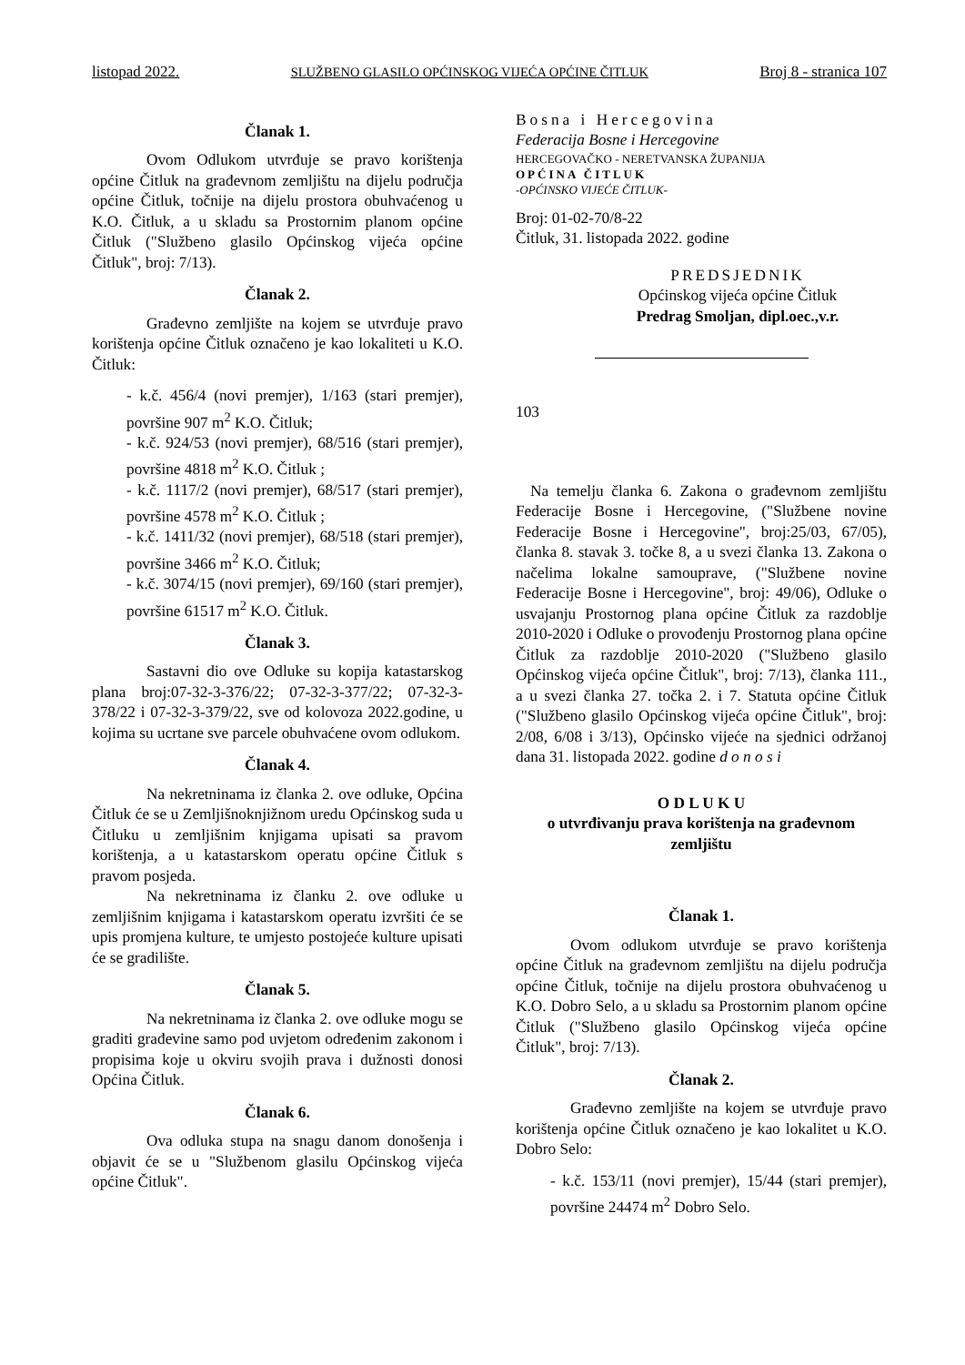listopad 2022. SLUŽBENO GLASILO OPĆINSKOG VIJEĆA OPĆINE ČITLUK Broj 8 - stranica 107
Članak 1.
Ovom Odlukom utvrđuje se pravo korištenja općine Čitluk na građevnom zemljištu na dijelu područja općine Čitluk, točnije na dijelu prostora obuhvaćenog u K.O. Čitluk, a u skladu sa Prostornim planom općine Čitluk ("Službeno glasilo Općinskog vijeća općine Čitluk", broj: 7/13).
Članak 2.
Građevno zemljište na kojem se utvrđuje pravo korištenja općine Čitluk označeno je kao lokaliteti u K.O. Čitluk:
- k.č. 456/4 (novi premjer), 1/163 (stari premjer), površine 907 m<sup>2</sup> K.O. Čitluk;
- k.č. 924/53 (novi premjer), 68/516 (stari premjer), površine 4818 m<sup>2</sup> K.O. Čitluk ;
- k.č. 1117/2 (novi premjer), 68/517 (stari premjer), površine 4578 m<sup>2</sup> K.O. Čitluk ;
- k.č. 1411/32 (novi premjer), 68/518 (stari premjer), površine 3466 m<sup>2</sup> K.O. Čitluk;
- k.č. 3074/15 (novi premjer), 69/160 (stari premjer), površine 61517 m<sup>2</sup> K.O. Čitluk.
Članak 3.
Sastavni dio ove Odluke su kopija katastarskog plana broj:07-32-3-376/22; 07-32-3-377/22; 07-32-3-378/22 i 07-32-3-379/22, sve od kolovoza 2022.godine, u kojima su ucrtane sve parcele obuhvaćene ovom odlukom.
Članak 4.
Na nekretninama iz članka 2. ove odluke, Općina Čitluk će se u Zemljišnoknjižnom uredu Općinskog suda u Čitluku u zemljišnim knjigama upisati sa pravom korištenja, a u katastarskom operatu općine Čitluk s pravom posjeda.
Na nekretninama iz članku 2. ove odluke u zemljišnim knjigama i katastarskom operatu izvršiti će se upis promjena kulture, te umjesto postojeće kulture upisati će se gradilište.
Članak 5.
Na nekretninama iz članka 2. ove odluke mogu se graditi građevine samo pod uvjetom određenim zakonom i propisima koje u okviru svojih prava i dužnosti donosi Općina Čitluk.
Članak 6.
Ova odluka stupa na snagu danom donošenja i objavit će se u "Službenom glasilu Općinskog vijeća općine Čitluk".
Bosna i Hercegovina
Federacija Bosne i Hercegovine
HERCEGOVAČKO - NERETVANSKA ŽUPANIJA
OPĆINA ČITLUK
-OPĆINSKO VIJEĆE ČITLUK-
Broj: 01-02-70/8-22
Čitluk, 31. listopada 2022. godine
PREDSJEDNIK
Općinskog vijeća općine Čitluk
Predrag Smoljan, dipl.oec.,v.r.
103
Na temelju članka 6. Zakona o građevnom zemljištu Federacije Bosne i Hercegovine, ("Službene novine Federacije Bosne i Hercegovine", broj:25/03, 67/05), članka 8. stavak 3. točke 8, a u svezi članka 13. Zakona o načelima lokalne samouprave, ("Službene novine Federacije Bosne i Hercegovine", broj: 49/06), Odluke o usvajanju Prostornog plana općine Čitluk za razdoblje 2010-2020 i Odluke o provođenju Prostornog plana općine Čitluk za razdoblje 2010-2020 ("Službeno glasilo Općinskog vijeća općine Čitluk", broj: 7/13), članka 111., a u svezi članka 27. točka 2. i 7. Statuta općine Čitluk ("Službeno glasilo Općinskog vijeća općine Čitluk", broj: 2/08, 6/08 i 3/13), Općinsko vijeće na sjednici održanoj dana 31. listopada 2022. godine d o n o s i
O D L U K U
o utvrđivanju prava korištenja na građevnom zemljištu
Članak 1.
Ovom odlukom utvrđuje se pravo korištenja općine Čitluk na građevnom zemljištu na dijelu područja općine Čitluk, točnije na dijelu prostora obuhvaćenog u K.O. Dobro Selo, a u skladu sa Prostornim planom općine Čitluk ("Službeno glasilo Općinskog vijeća općine Čitluk", broj: 7/13).
Članak 2.
Građevno zemljište na kojem se utvrđuje pravo korištenja općine Čitluk označeno je kao lokalitet u K.O. Dobro Selo:
- k.č. 153/11 (novi premjer), 15/44 (stari premjer), površine 24474 m<sup>2</sup> Dobro Selo.